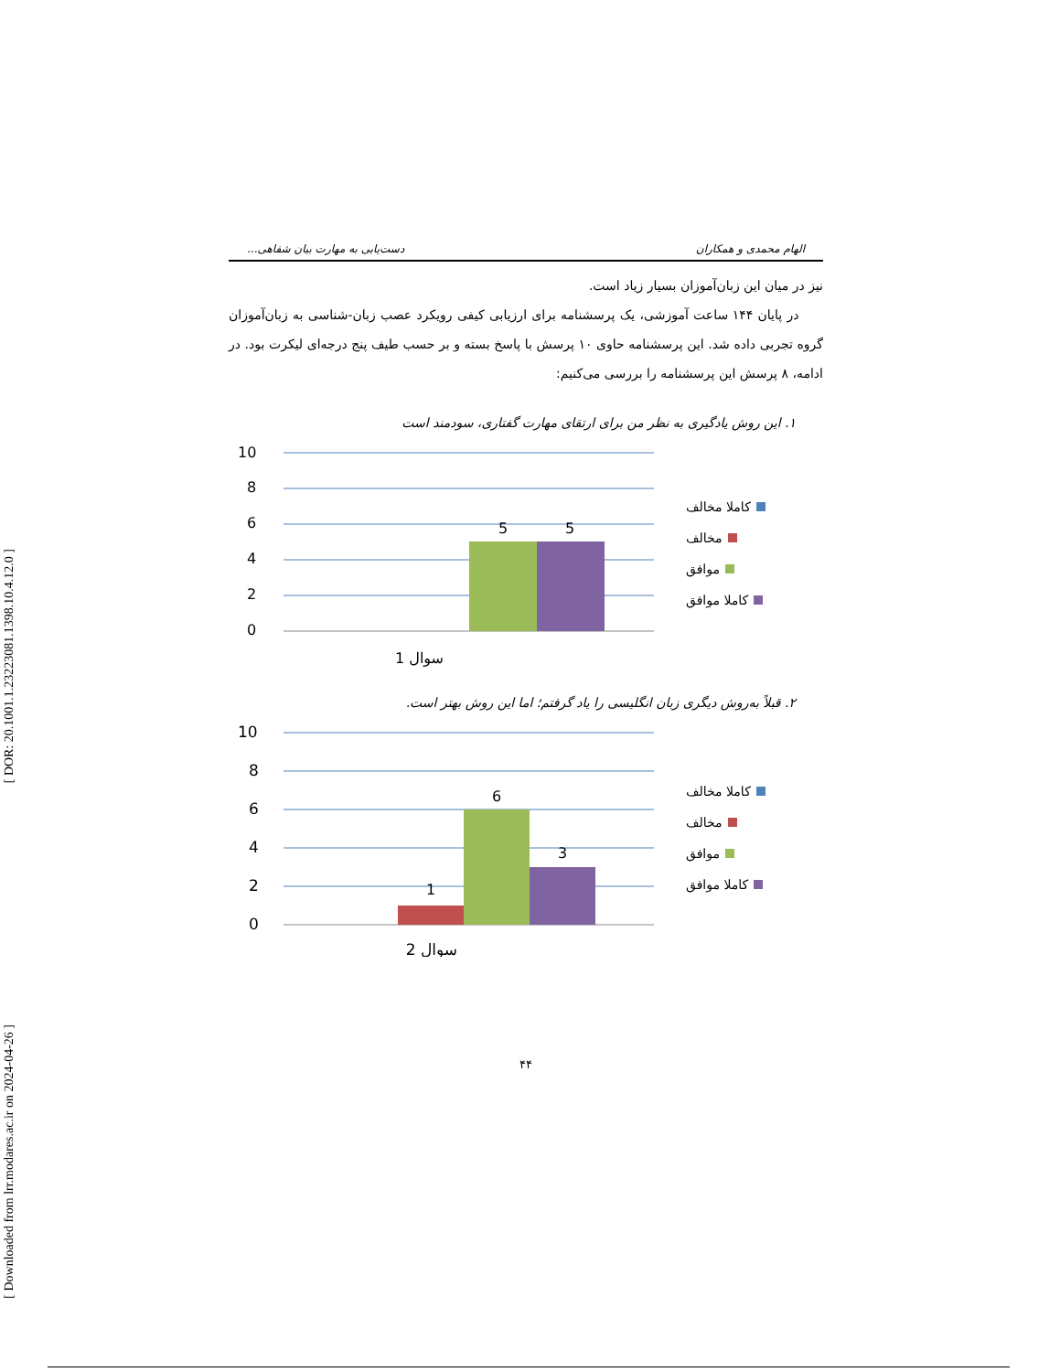[ DOR: 20.1001.1.23223081.1398.10.4.12.0 ]
[ Downloaded from lrr.modares.ac.ir on 2024-04-26 ]
الهام محمدی و همکاران دست‌یابی به مهارت بیان شفاهی...
نیز در میان این زبان‌آموزان بسیار زیاد است.
در پایان ۱۴۴ ساعت آموزشی، یک پرسشنامه برای ارزیابی کیفی رویکرد عصب زبان-شناسی به زبان‌آموزان گروه تجربی داده شد. این پرسشنامه حاوی ۱۰ پرسش با پاسخ بسته و بر حسب طیف پنج درجه‌ای لیکرت بود. در ادامه، ۸ پرسش این پرسشنامه را بررسی می‌کنیم:
۱. این روش یادگیری به نظر من برای ارتقای مهارت گفتاری، سودمند است
10
8
6
4
2
0
5
5
سوال 1
کاملا مخالف
مخالف
موافق
کاملا موافق
۲. قبلاً به‌روش دیگری زبان انگلیسی را یاد گرفتم؛ اما این روش بهتر است.
10
8
6
4
2
0
1
6
3
سوال 2
کاملا مخالف
مخالف
موافق
کاملا موافق
۴۴